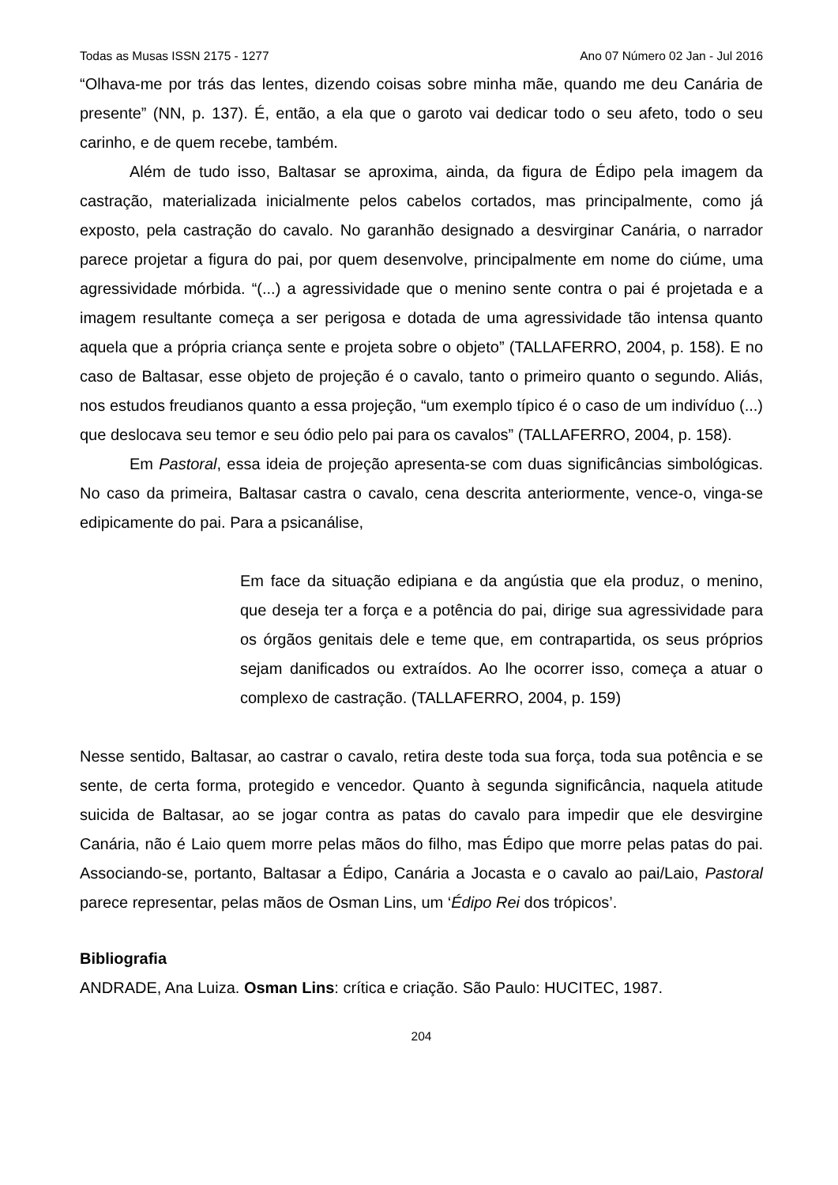Todas as Musas ISSN 2175 - 1277 Ano 07 Número 02 Jan - Jul 2016
“Olhava-me por trás das lentes, dizendo coisas sobre minha mãe, quando me deu Canária de presente” (NN, p. 137). É, então, a ela que o garoto vai dedicar todo o seu afeto, todo o seu carinho, e de quem recebe, também.
Além de tudo isso, Baltasar se aproxima, ainda, da figura de Édipo pela imagem da castração, materializada inicialmente pelos cabelos cortados, mas principalmente, como já exposto, pela castração do cavalo. No garanhão designado a desvirginar Canária, o narrador parece projetar a figura do pai, por quem desenvolve, principalmente em nome do ciúme, uma agressividade mórbida. “(...) a agressividade que o menino sente contra o pai é projetada e a imagem resultante começa a ser perigosa e dotada de uma agressividade tão intensa quanto aquela que a própria criança sente e projeta sobre o objeto” (TALLAFERRO, 2004, p. 158). E no caso de Baltasar, esse objeto de projeção é o cavalo, tanto o primeiro quanto o segundo. Aliás, nos estudos freudianos quanto a essa projeção, “um exemplo típico é o caso de um indivíduo (...) que deslocava seu temor e seu ódio pelo pai para os cavalos” (TALLAFERRO, 2004, p. 158).
Em Pastoral, essa ideia de projeção apresenta-se com duas significâncias simbológicas. No caso da primeira, Baltasar castra o cavalo, cena descrita anteriormente, vence-o, vinga-se edipicamente do pai. Para a psicanálise,
Em face da situação edipiana e da angústia que ela produz, o menino, que deseja ter a força e a potência do pai, dirige sua agressividade para os órgãos genitais dele e teme que, em contrapartida, os seus próprios sejam danificados ou extraídos. Ao lhe ocorrer isso, começa a atuar o complexo de castração. (TALLAFERRO, 2004, p. 159)
Nesse sentido, Baltasar, ao castrar o cavalo, retira deste toda sua força, toda sua potência e se sente, de certa forma, protegido e vencedor. Quanto à segunda significância, naquela atitude suicida de Baltasar, ao se jogar contra as patas do cavalo para impedir que ele desvirgine Canária, não é Laio quem morre pelas mãos do filho, mas Édipo que morre pelas patas do pai. Associando-se, portanto, Baltasar a Édipo, Canária a Jocasta e o cavalo ao pai/Laio, Pastoral parece representar, pelas mãos de Osman Lins, um ‘Édipo Rei dos trópicos’.
Bibliografia
ANDRADE, Ana Luiza. Osman Lins: crítica e criação. São Paulo: HUCITEC, 1987.
204